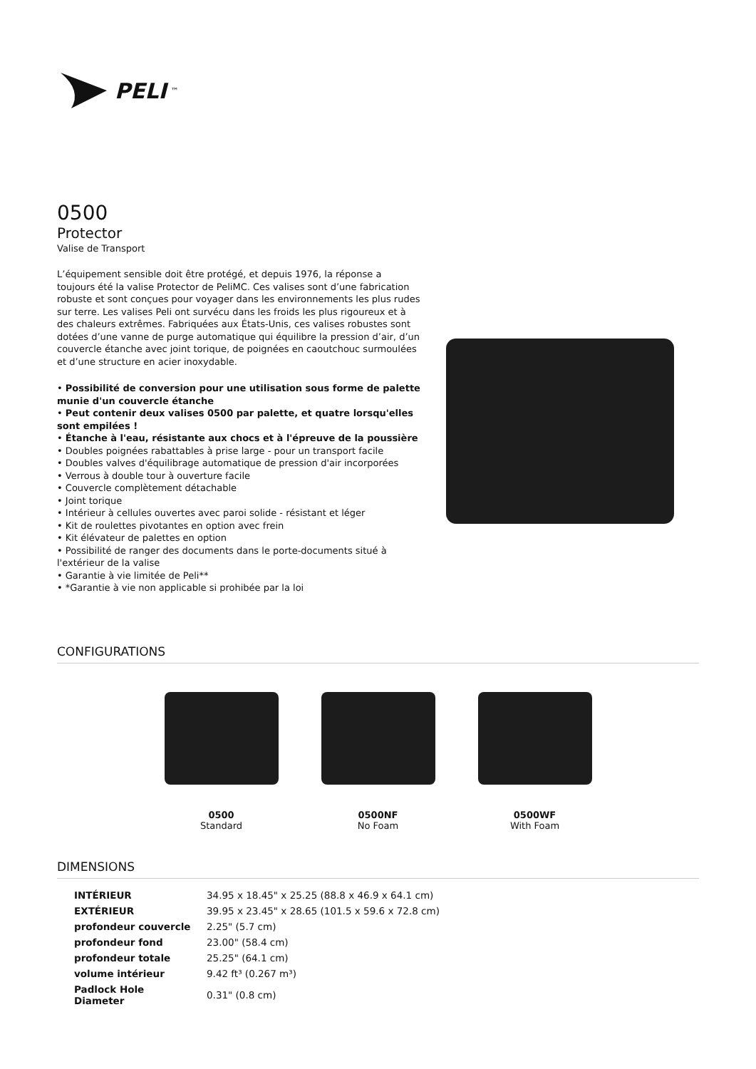PELI<sup>™</sup>
0500
Protector
Valise de Transport
L’équipement sensible doit être protégé, et depuis 1976, la réponse a toujours été la valise Protector de PeliMC. Ces valises sont d’une fabrication robuste et sont conçues pour voyager dans les environnements les plus rudes sur terre. Les valises Peli ont survécu dans les froids les plus rigoureux et à des chaleurs extrêmes. Fabriquées aux États-Unis, ces valises robustes sont dotées d’une vanne de purge automatique qui équilibre la pression d’air, d’un couvercle étanche avec joint torique, de poignées en caoutchouc surmoulées et d’une structure en acier inoxydable.
• Possibilité de conversion pour une utilisation sous forme de palette munie d'un couvercle étanche
• Peut contenir deux valises 0500 par palette, et quatre lorsqu'elles sont empilées !
• Étanche à l'eau, résistante aux chocs et à l'épreuve de la poussière
• Doubles poignées rabattables à prise large - pour un transport facile
• Doubles valves d'équilibrage automatique de pression d'air incorporées
• Verrous à double tour à ouverture facile
• Couvercle complètement détachable
• Joint torique
• Intérieur à cellules ouvertes avec paroi solide - résistant et léger
• Kit de roulettes pivotantes en option avec frein
• Kit élévateur de palettes en option
• Possibilité de ranger des documents dans le porte-documents situé à l'extérieur de la valise
• Garantie à vie limitée de Peli**
• *Garantie à vie non applicable si prohibée par la loi
CONFIGURATIONS
0500
Standard
0500NF
No Foam
0500WF
With Foam
DIMENSIONS
| INTÉRIEUR | 34.95 x 18.45" x 25.25 (88.8 x 46.9 x 64.1 cm) |
| EXTÉRIEUR | 39.95 x 23.45" x 28.65 (101.5 x 59.6 x 72.8 cm) |
| profondeur couvercle | 2.25" (5.7 cm) |
| profondeur fond | 23.00" (58.4 cm) |
| profondeur totale | 25.25" (64.1 cm) |
| volume intérieur | 9.42 ft³ (0.267 m³) |
| Padlock Hole Diameter | 0.31" (0.8 cm) |